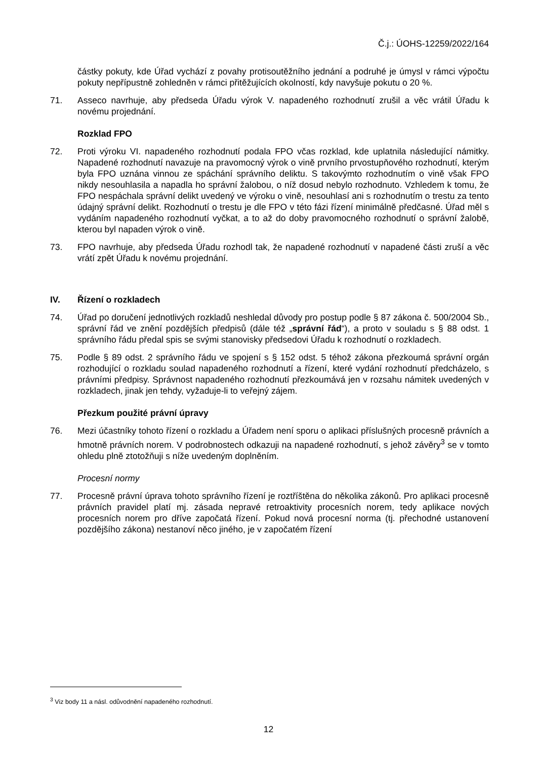Č.j.: ÚOHS-12259/2022/164
částky pokuty, kde Úřad vychází z povahy protisoutěžního jednání a podruhé je úmysl v rámci výpočtu pokuty nepřípustně zohledněn v rámci přitěžujících okolností, kdy navyšuje pokutu o 20 %.
71. Asseco navrhuje, aby předseda Úřadu výrok V. napadeného rozhodnutí zrušil a věc vrátil Úřadu k novému projednání.
Rozklad FPO
72. Proti výroku VI. napadeného rozhodnutí podala FPO včas rozklad, kde uplatnila následující námitky. Napadené rozhodnutí navazuje na pravomocný výrok o vině prvního prvostupňového rozhodnutí, kterým byla FPO uznána vinnou ze spáchání správního deliktu. S takovýmto rozhodnutím o vině však FPO nikdy nesouhlasila a napadla ho správní žalobou, o níž dosud nebylo rozhodnuto. Vzhledem k tomu, že FPO nespáchala správní delikt uvedený ve výroku o vině, nesouhlasí ani s rozhodnutím o trestu za tento údajný správní delikt. Rozhodnutí o trestu je dle FPO v této fázi řízení minimálně předčasné. Úřad měl s vydáním napadeného rozhodnutí vyčkat, a to až do doby pravomocného rozhodnutí o správní žalobě, kterou byl napaden výrok o vině.
73. FPO navrhuje, aby předseda Úřadu rozhodl tak, že napadené rozhodnutí v napadené části zruší a věc vrátí zpět Úřadu k novému projednání.
IV. Řízení o rozkladech
74. Úřad po doručení jednotlivých rozkladů neshledal důvody pro postup podle § 87 zákona č. 500/2004 Sb., správní řád ve znění pozdějších předpisů (dále též „správní řád“), a proto v souladu s § 88 odst. 1 správního řádu předal spis se svými stanovisky předsedovi Úřadu k rozhodnutí o rozkladech.
75. Podle § 89 odst. 2 správního řádu ve spojení s § 152 odst. 5 téhož zákona přezkoumá správní orgán rozhodující o rozkladu soulad napadeného rozhodnutí a řízení, které vydání rozhodnutí předcházelo, s právními předpisy. Správnost napadeného rozhodnutí přezkoumává jen v rozsahu námitek uvedených v rozkladech, jinak jen tehdy, vyžaduje-li to veřejný zájem.
Přezkum použité právní úpravy
76. Mezi účastníky tohoto řízení o rozkladu a Úřadem není sporu o aplikaci příslušných procesně právních a hmotně právních norem. V podrobnostech odkazuji na napadené rozhodnutí, s jehož závěry<sup>3</sup> se v tomto ohledu plně ztotožňuji s níže uvedeným doplněním.
Procesní normy
77. Procesně právní úprava tohoto správního řízení je roztříštěna do několika zákonů. Pro aplikaci procesně právních pravidel platí mj. zásada nepravé retroaktivity procesních norem, tedy aplikace nových procesních norem pro dříve započatá řízení. Pokud nová procesní norma (tj. přechodné ustanovení pozdějšího zákona) nestanoví něco jiného, je v započatém řízení
<sup>3</sup> Viz body 11 a násl. odůvodnění napadeného rozhodnutí.
12